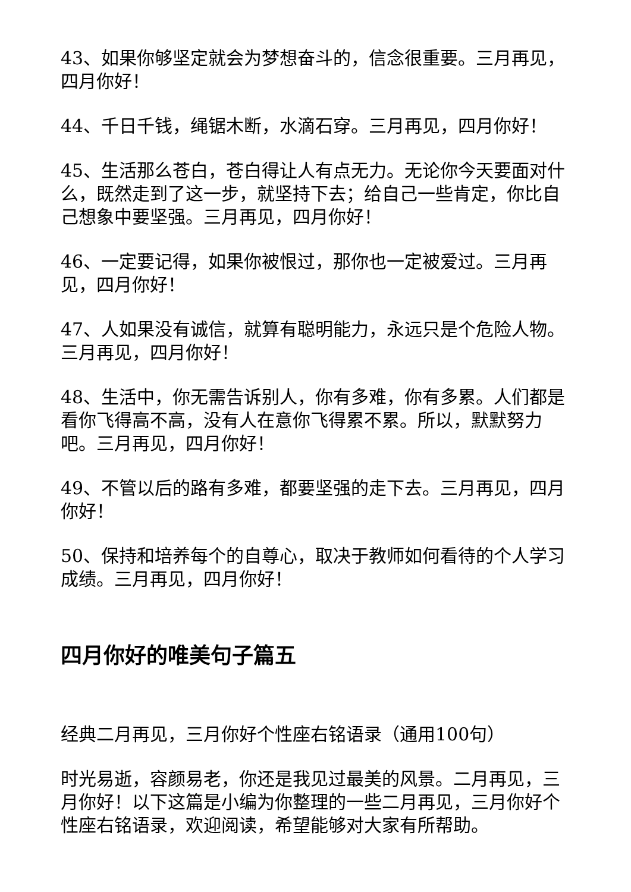43、如果你够坚定就会为梦想奋斗的，信念很重要。三月再见，四月你好！
44、千日千钱，绳锯木断，水滴石穿。三月再见，四月你好！
45、生活那么苍白，苍白得让人有点无力。无论你今天要面对什么，既然走到了这一步，就坚持下去；给自己一些肯定，你比自己想象中要坚强。三月再见，四月你好！
46、一定要记得，如果你被恨过，那你也一定被爱过。三月再见，四月你好！
47、人如果没有诚信，就算有聪明能力，永远只是个危险人物。三月再见，四月你好！
48、生活中，你无需告诉别人，你有多难，你有多累。人们都是看你飞得高不高，没有人在意你飞得累不累。所以，默默努力吧。三月再见，四月你好！
49、不管以后的路有多难，都要坚强的走下去。三月再见，四月你好！
50、保持和培养每个的自尊心，取决于教师如何看待的个人学习成绩。三月再见，四月你好！
四月你好的唯美句子篇五
经典二月再见，三月你好个性座右铭语录（通用100句）
时光易逝，容颜易老，你还是我见过最美的风景。二月再见，三月你好！以下这篇是小编为你整理的一些二月再见，三月你好个性座右铭语录，欢迎阅读，希望能够对大家有所帮助。